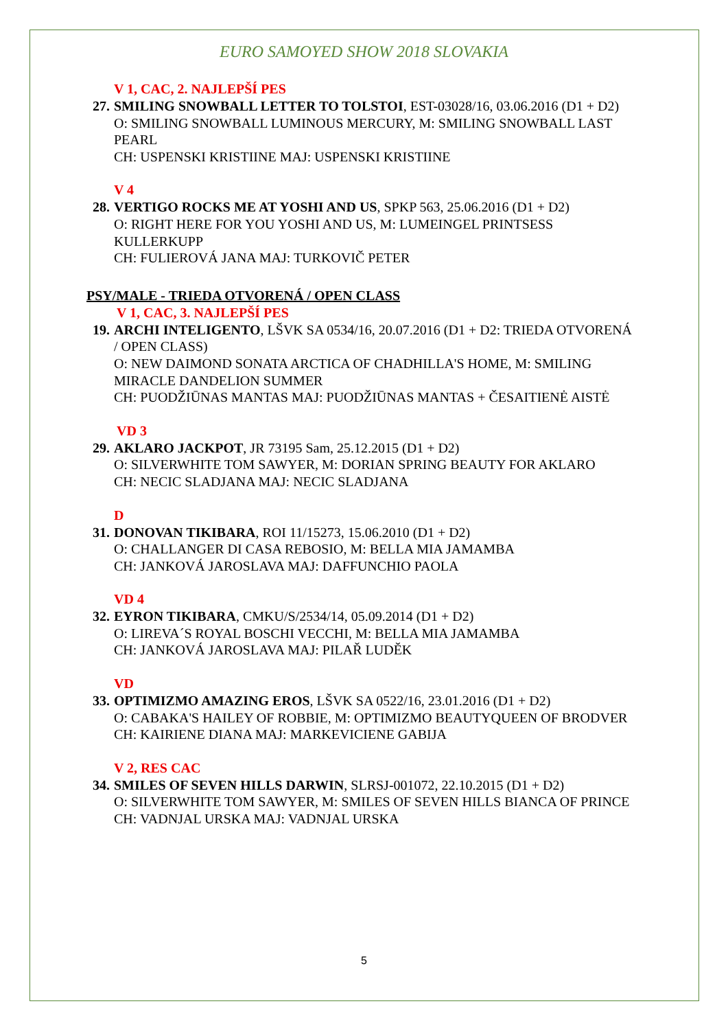EURO SAMOYED SHOW 2018 SLOVAKIA
V 1, CAC, 2. NAJLEPŠÍ PES
27. SMILING SNOWBALL LETTER TO TOLSTOI, EST-03028/16, 03.06.2016 (D1 + D2)
O: SMILING SNOWBALL LUMINOUS MERCURY, M: SMILING SNOWBALL LAST PEARL
CH: USPENSKI KRISTIINE MAJ: USPENSKI KRISTIINE
V 4
28. VERTIGO ROCKS ME AT YOSHI AND US, SPKP 563, 25.06.2016 (D1 + D2)
O: RIGHT HERE FOR YOU YOSHI AND US, M: LUMEINGEL PRINTSESS KULLERKUPP
CH: FULIEROVÁ JANA MAJ: TURKOVIČ PETER
PSY/MALE - TRIEDA OTVORENÁ / OPEN CLASS
V 1, CAC, 3. NAJLEPŠÍ PES
19. ARCHI INTELIGENTO, LŠVK SA 0534/16, 20.07.2016 (D1 + D2: TRIEDA OTVORENÁ / OPEN CLASS)
O: NEW DAIMOND SONATA ARCTICA OF CHADHILLA'S HOME, M: SMILING MIRACLE DANDELION SUMMER
CH: PUODŽIŪNAS MANTAS MAJ: PUODŽIŪNAS MANTAS + ČESAITIENĖ AISTĖ
VD 3
29. AKLARO JACKPOT, JR 73195 Sam, 25.12.2015 (D1 + D2)
O: SILVERWHITE TOM SAWYER, M: DORIAN SPRING BEAUTY FOR AKLARO
CH: NECIC SLADJANA MAJ: NECIC SLADJANA
D
31. DONOVAN TIKIBARA, ROI 11/15273, 15.06.2010 (D1 + D2)
O: CHALLANGER DI CASA REBOSIO, M: BELLA MIA JAMAMBA
CH: JANKOVÁ JAROSLAVA MAJ: DAFFUNCHIO PAOLA
VD 4
32. EYRON TIKIBARA, CMKU/S/2534/14, 05.09.2014 (D1 + D2)
O: LIREVA´S ROYAL BOSCHI VECCHI, M: BELLA MIA JAMAMBA
CH: JANKOVÁ JAROSLAVA MAJ: PILAŘ LUDĚK
VD
33. OPTIMIZMO AMAZING EROS, LŠVK SA 0522/16, 23.01.2016 (D1 + D2)
O: CABAKA'S HAILEY OF ROBBIE, M: OPTIMIZMO BEAUTYQUEEN OF BRODVER
CH: KAIRIENE DIANA MAJ: MARKEVICIENE GABIJA
V 2, RES CAC
34. SMILES OF SEVEN HILLS DARWIN, SLRSJ-001072, 22.10.2015 (D1 + D2)
O: SILVERWHITE TOM SAWYER, M: SMILES OF SEVEN HILLS BIANCA OF PRINCE
CH: VADNJAL URSKA MAJ: VADNJAL URSKA
5